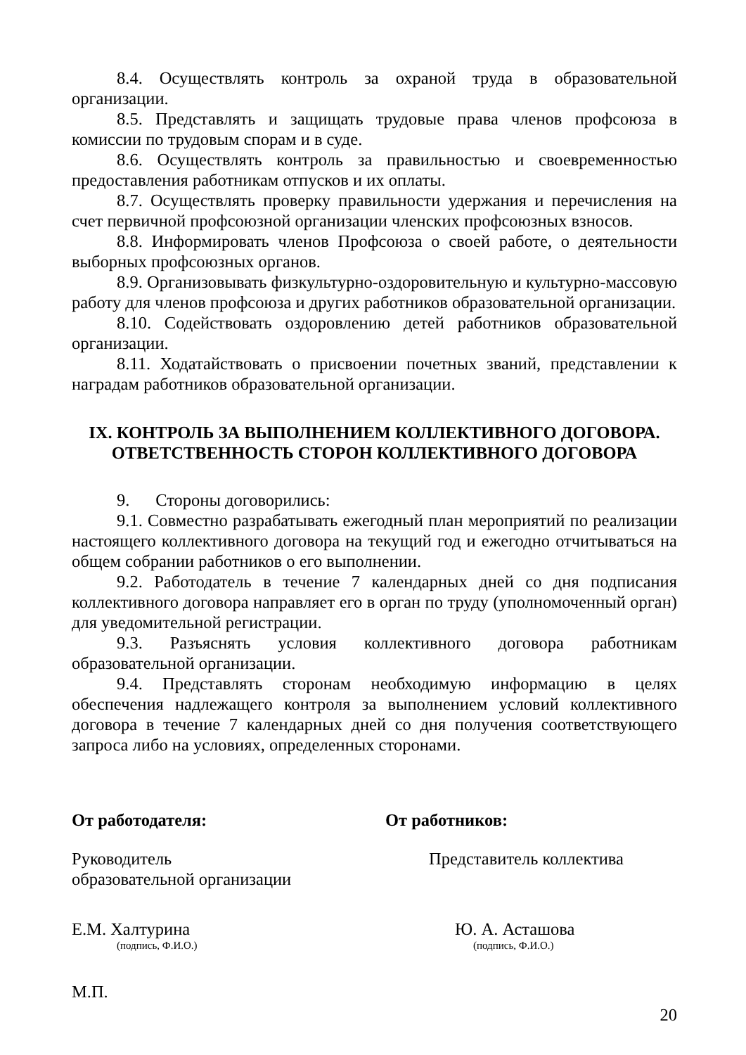8.4. Осуществлять контроль за охраной труда в образовательной организации.
8.5. Представлять и защищать трудовые права членов профсоюза в комиссии по трудовым спорам и в суде.
8.6. Осуществлять контроль за правильностью и своевременностью предоставления работникам отпусков и их оплаты.
8.7. Осуществлять проверку правильности удержания и перечисления на счет первичной профсоюзной организации членских профсоюзных взносов.
8.8. Информировать членов Профсоюза о своей работе, о деятельности выборных профсоюзных органов.
8.9. Организовывать физкультурно-оздоровительную и культурно-массовую работу для членов профсоюза и других работников образовательной организации.
8.10. Содействовать оздоровлению детей работников образовательной организации.
8.11. Ходатайствовать о присвоении почетных званий, представлении к наградам работников образовательной организации.
IX. КОНТРОЛЬ ЗА ВЫПОЛНЕНИЕМ КОЛЛЕКТИВНОГО ДОГОВОРА.
ОТВЕТСТВЕННОСТЬ СТОРОН КОЛЛЕКТИВНОГО ДОГОВОРА
9. Стороны договорились:
9.1. Совместно разрабатывать ежегодный план мероприятий по реализации настоящего коллективного договора на текущий год и ежегодно отчитываться на общем собрании работников о его выполнении.
9.2. Работодатель в течение 7 календарных дней со дня подписания коллективного договора направляет его в орган по труду (уполномоченный орган) для уведомительной регистрации.
9.3. Разъяснять условия коллективного договора работникам образовательной организации.
9.4. Представлять сторонам необходимую информацию в целях обеспечения надлежащего контроля за выполнением условий коллективного договора в течение 7 календарных дней со дня получения соответствующего запроса либо на условиях, определенных сторонами.
От работодателя: От работников:
Руководитель
образовательной организации
Представитель коллектива
Е.М. Халтурина
(подпись, Ф.И.О.)
Ю. А. Асташова
(подпись, Ф.И.О.)
М.П.
20